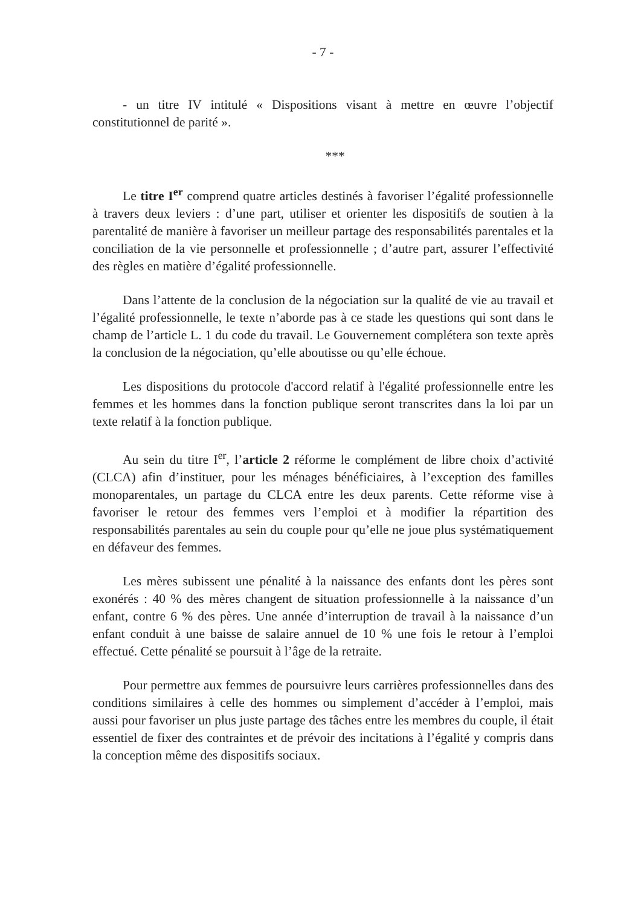- 7 -
- un titre IV intitulé « Dispositions visant à mettre en œuvre l’objectif constitutionnel de parité ».
***
Le titre I<sup>er</sup> comprend quatre articles destinés à favoriser l’égalité professionnelle à travers deux leviers : d’une part, utiliser et orienter les dispositifs de soutien à la parentalité de manière à favoriser un meilleur partage des responsabilités parentales et la conciliation de la vie personnelle et professionnelle ; d’autre part, assurer l’effectivité des règles en matière d’égalité professionnelle.
Dans l’attente de la conclusion de la négociation sur la qualité de vie au travail et l’égalité professionnelle, le texte n’aborde pas à ce stade les questions qui sont dans le champ de l’article L. 1 du code du travail. Le Gouvernement complétera son texte après la conclusion de la négociation, qu’elle aboutisse ou qu’elle échoue.
Les dispositions du protocole d'accord relatif à l'égalité professionnelle entre les femmes et les hommes dans la fonction publique seront transcrites dans la loi par un texte relatif à la fonction publique.
Au sein du titre I<sup>er</sup>, l’article 2 réforme le complément de libre choix d’activité (CLCA) afin d’instituer, pour les ménages bénéficiaires, à l’exception des familles monoparentales, un partage du CLCA entre les deux parents. Cette réforme vise à favoriser le retour des femmes vers l’emploi et à modifier la répartition des responsabilités parentales au sein du couple pour qu’elle ne joue plus systématiquement en défaveur des femmes.
Les mères subissent une pénalité à la naissance des enfants dont les pères sont exonérés : 40 % des mères changent de situation professionnelle à la naissance d’un enfant, contre 6 % des pères. Une année d’interruption de travail à la naissance d’un enfant conduit à une baisse de salaire annuel de 10 % une fois le retour à l’emploi effectué. Cette pénalité se poursuit à l’âge de la retraite.
Pour permettre aux femmes de poursuivre leurs carrières professionnelles dans des conditions similaires à celle des hommes ou simplement d’accéder à l’emploi, mais aussi pour favoriser un plus juste partage des tâches entre les membres du couple, il était essentiel de fixer des contraintes et de prévoir des incitations à l’égalité y compris dans la conception même des dispositifs sociaux.